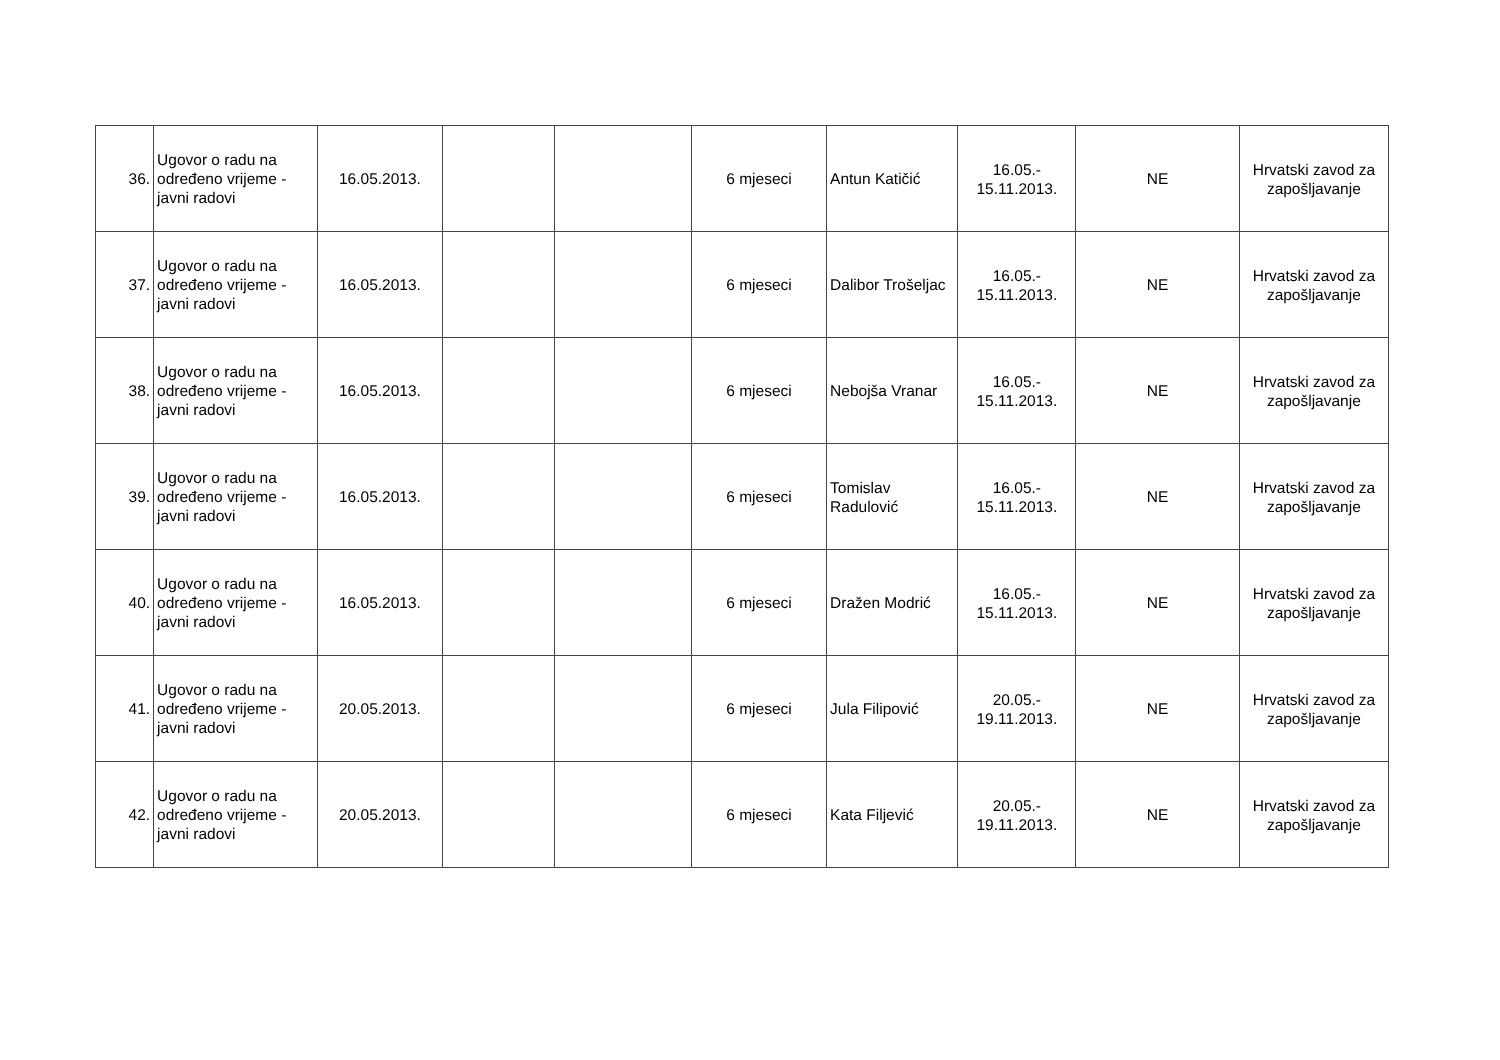| 36. | Ugovor o radu na određeno vrijeme - javni radovi | 16.05.2013. | | | 6 mjeseci | Antun Katičić | 16.05.- 15.11.2013. | NE | Hrvatski zavod za zapošljavanje |
| 37. | Ugovor o radu na određeno vrijeme - javni radovi | 16.05.2013. | | | 6 mjeseci | Dalibor Trošeljac | 16.05.- 15.11.2013. | NE | Hrvatski zavod za zapošljavanje |
| 38. | Ugovor o radu na određeno vrijeme - javni radovi | 16.05.2013. | | | 6 mjeseci | Nebojša Vranar | 16.05.- 15.11.2013. | NE | Hrvatski zavod za zapošljavanje |
| 39. | Ugovor o radu na određeno vrijeme - javni radovi | 16.05.2013. | | | 6 mjeseci | Tomislav Radulović | 16.05.- 15.11.2013. | NE | Hrvatski zavod za zapošljavanje |
| 40. | Ugovor o radu na određeno vrijeme - javni radovi | 16.05.2013. | | | 6 mjeseci | Dražen Modrić | 16.05.- 15.11.2013. | NE | Hrvatski zavod za zapošljavanje |
| 41. | Ugovor o radu na određeno vrijeme - javni radovi | 20.05.2013. | | | 6 mjeseci | Jula Filipović | 20.05.- 19.11.2013. | NE | Hrvatski zavod za zapošljavanje |
| 42. | Ugovor o radu na određeno vrijeme - javni radovi | 20.05.2013. | | | 6 mjeseci | Kata Filjević | 20.05.- 19.11.2013. | NE | Hrvatski zavod za zapošljavanje |